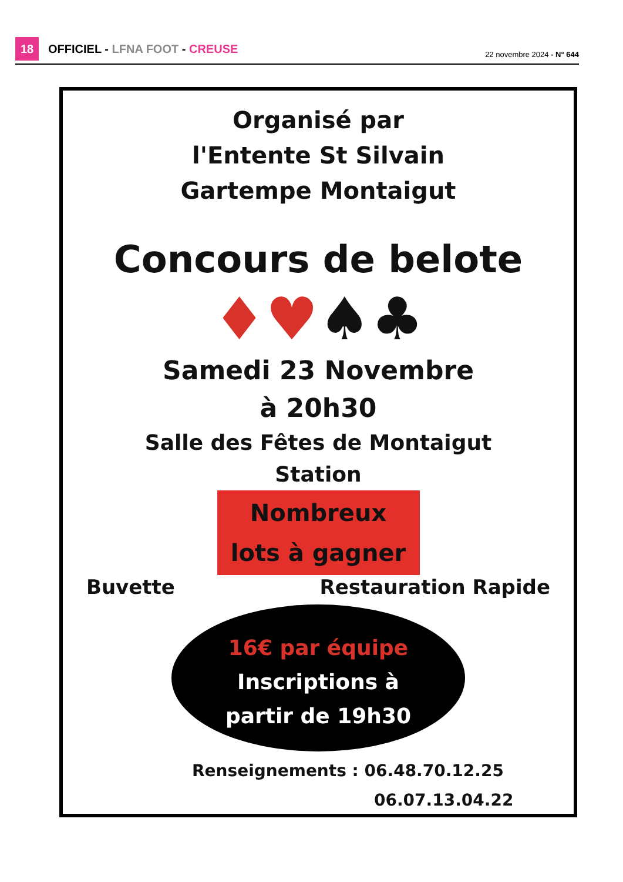18
OFFICIEL - LFNA FOOT - CREUSE
22 novembre 2024 - N° 644
Organisé par
l'Entente St Silvain
Gartempe Montaigut
Concours de belote
♦♥♠♣
Samedi 23 Novembre
à 20h30
Salle des Fêtes de Montaigut
Station
Nombreux
lots à gagner
Buvette Restauration Rapide
16€ par équipe
Inscriptions à
partir de 19h30
Renseignements : 06.48.70.12.25
06.07.13.04.22